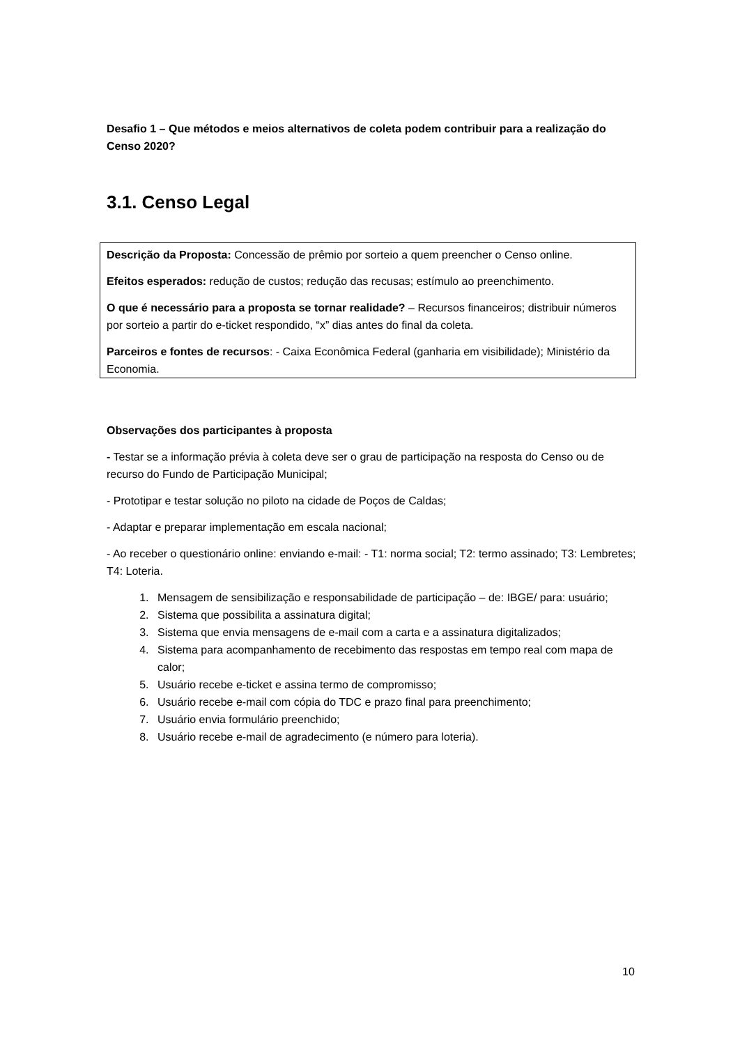Desafio 1 – Que métodos e meios alternativos de coleta podem contribuir para a realização do Censo 2020?
3.1. Censo Legal
Descrição da Proposta: Concessão de prêmio por sorteio a quem preencher o Censo online.
Efeitos esperados: redução de custos; redução das recusas; estímulo ao preenchimento.
O que é necessário para a proposta se tornar realidade? – Recursos financeiros; distribuir números por sorteio a partir do e-ticket respondido, “x” dias antes do final da coleta.
Parceiros e fontes de recursos: - Caixa Econômica Federal (ganharia em visibilidade); Ministério da Economia.
Observações dos participantes à proposta
- Testar se a informação prévia à coleta deve ser o grau de participação na resposta do Censo ou de recurso do Fundo de Participação Municipal;
- Prototipar e testar solução no piloto na cidade de Poços de Caldas;
- Adaptar e preparar implementação em escala nacional;
- Ao receber o questionário online: enviando e-mail: - T1: norma social; T2: termo assinado; T3: Lembretes; T4: Loteria.
1. Mensagem de sensibilização e responsabilidade de participação – de: IBGE/ para: usuário;
2. Sistema que possibilita a assinatura digital;
3. Sistema que envia mensagens de e-mail com a carta e a assinatura digitalizados;
4. Sistema para acompanhamento de recebimento das respostas em tempo real com mapa de calor;
5. Usuário recebe e-ticket e assina termo de compromisso;
6. Usuário recebe e-mail com cópia do TDC e prazo final para preenchimento;
7. Usuário envia formulário preenchido;
8. Usuário recebe e-mail de agradecimento (e número para loteria).
10